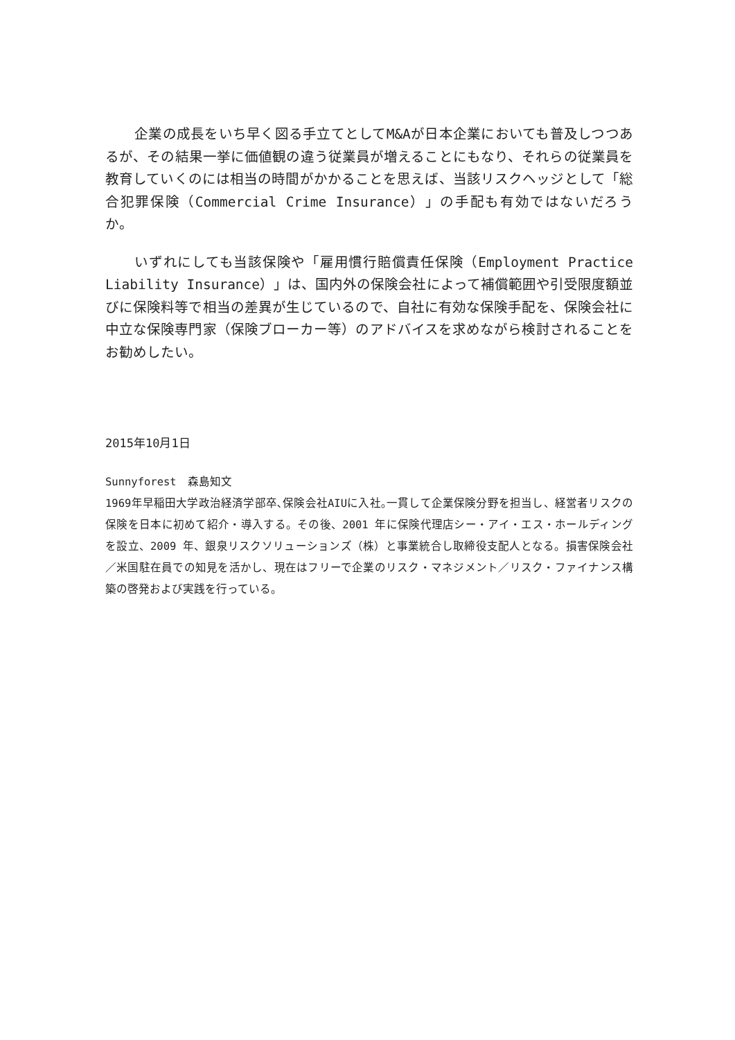企業の成長をいち早く図る手立てとしてM&Aが日本企業においても普及しつつあるが、その結果一挙に価値観の違う従業員が増えることにもなり、それらの従業員を教育していくのには相当の時間がかかることを思えば、当該リスクヘッジとして「総合犯罪保険（Commercial Crime Insurance）」の手配も有効ではないだろうか。
いずれにしても当該保険や「雇用慣行賠償責任保険（Employment Practice Liability Insurance）」は、国内外の保険会社によって補償範囲や引受限度額並びに保険料等で相当の差異が生じているので、自社に有効な保険手配を、保険会社に中立な保険専門家（保険ブローカー等）のアドバイスを求めながら検討されることをお勧めしたい。
2015年10月1日
Sunnyforest　森島知文
1969年早稲田大学政治経済学部卒､保険会社AIUに入社｡一貫して企業保険分野を担当し、経営者リスクの保険を日本に初めて紹介・導入する。その後、2001 年に保険代理店シー・アイ・エス・ホールディングを設立、2009 年、銀泉リスクソリューションズ（株）と事業統合し取締役支配人となる。損害保険会社／米国駐在員での知見を活かし、現在はフリーで企業のリスク・マネジメント／リスク・ファイナンス構築の啓発および実践を行っている。